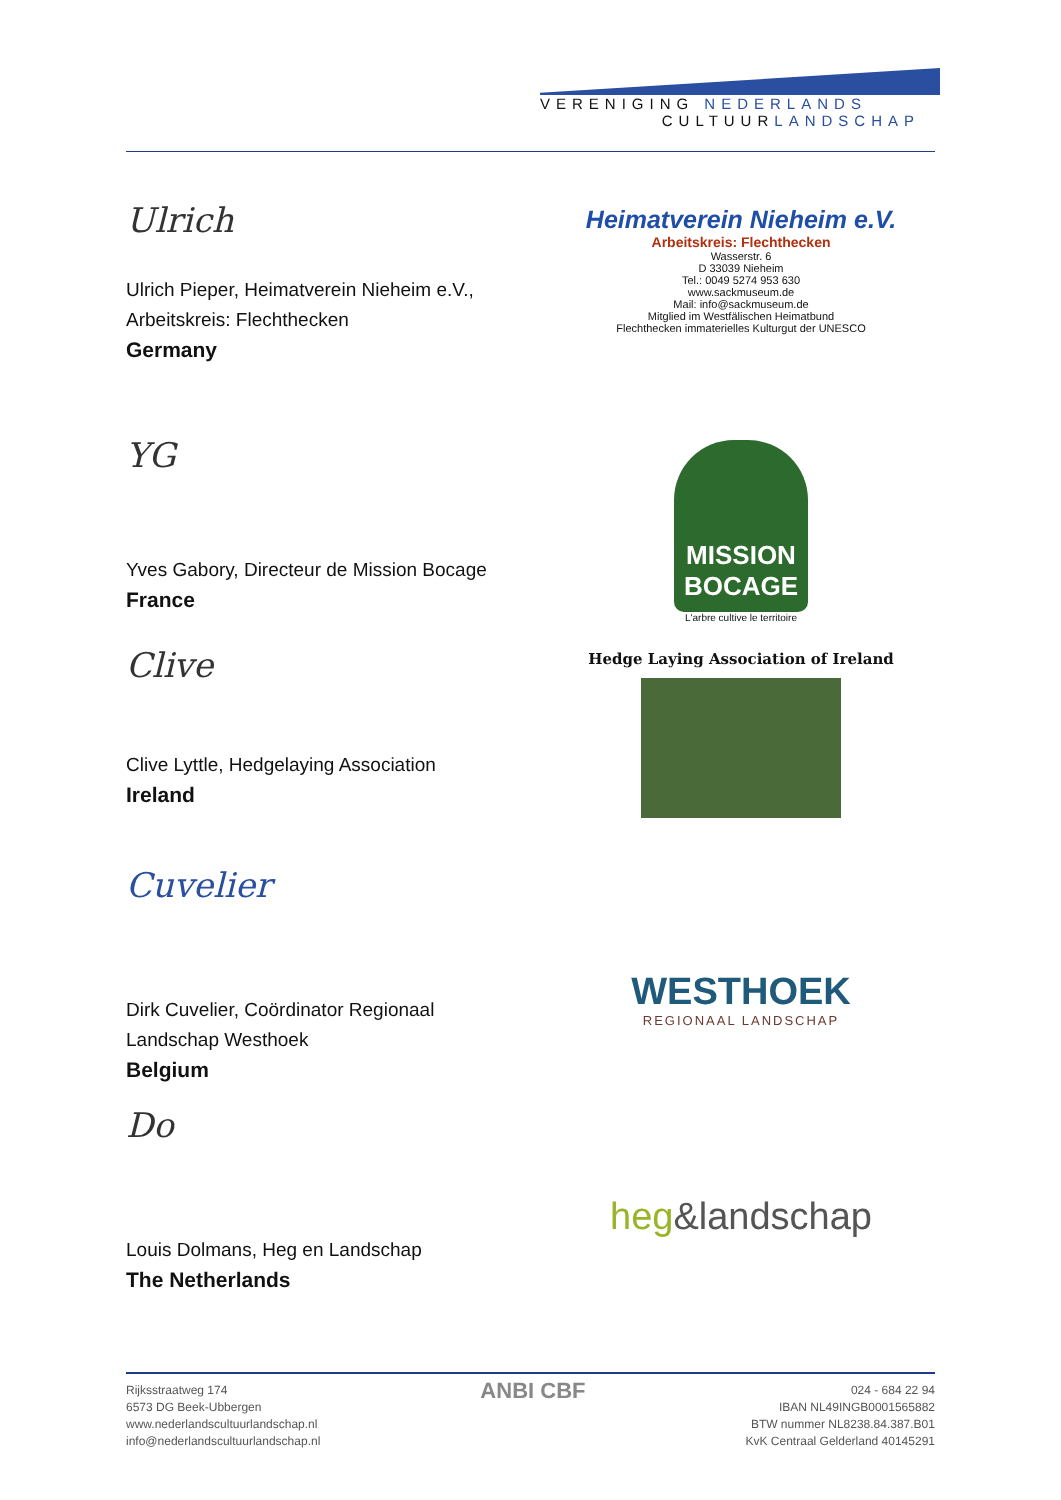VERENIGING NEDERLANDS
CULTUURLANDSCHAP
Ulrich
Ulrich Pieper, Heimatverein Nieheim e.V.,
Arbeitskreis: Flechthecken
Germany
Heimatverein Nieheim e.V.
Arbeitskreis: Flechthecken
Wasserstr. 6
D 33039 Nieheim
Tel.: 0049 5274 953 630
www.sackmuseum.de
Mail: info@sackmuseum.de
Mitglied im Westfälischen Heimatbund
Flechthecken immaterielles Kulturgut der UNESCO
YG
Yves Gabory, Directeur de Mission Bocage
France
MISSION
BOCAGE
L'arbre cultive le territoire
Clive
Clive Lyttle, Hedgelaying Association
Ireland
Hedge Laying Association of Ireland
Cuvelier
Dirk Cuvelier, Coördinator Regionaal
Landschap Westhoek
Belgium
WESTHOEK
REGIONAAL LANDSCHAP
Do
Louis Dolmans, Heg en Landschap
The Netherlands
heg&landschap
Rijksstraatweg 174
6573 DG Beek-Ubbergen
www.nederlandscultuurlandschap.nl
info@nederlandscultuurlandschap.nl
ANBI CBF
024 - 684 22 94
IBAN NL49INGB0001565882
BTW nummer NL8238.84.387.B01
KvK Centraal Gelderland 40145291